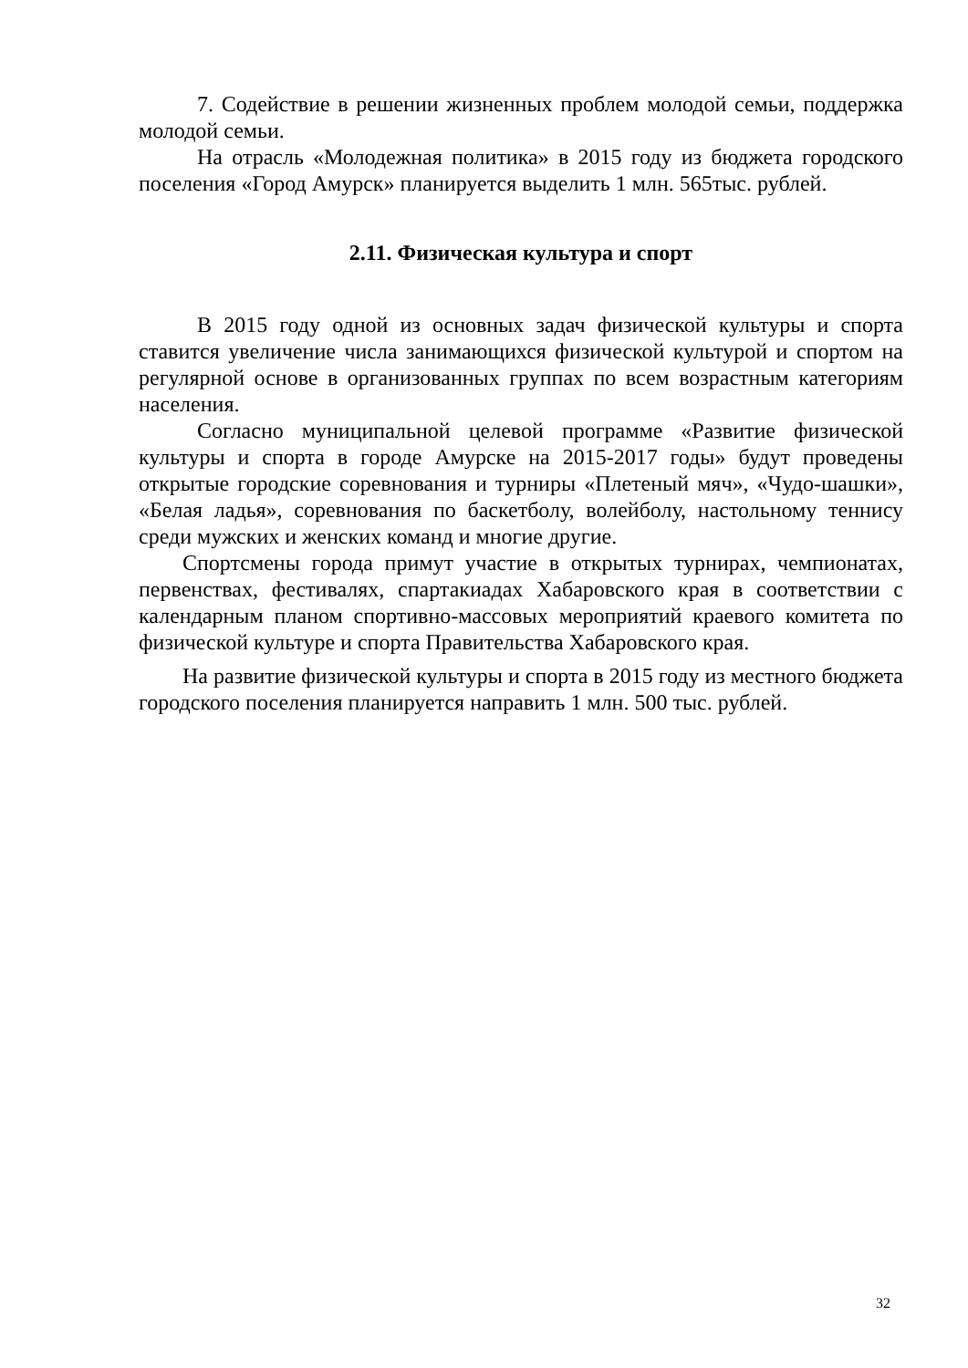7. Содействие в решении жизненных проблем молодой семьи, поддержка молодой семьи.
На отрасль «Молодежная политика» в 2015 году из бюджета городского поселения «Город Амурск» планируется выделить 1 млн. 565тыс. рублей.
2.11. Физическая культура и спорт
В 2015 году одной из основных задач физической культуры и спорта ставится увеличение числа занимающихся физической культурой и спортом на регулярной основе в организованных группах по всем возрастным категориям населения.
Согласно муниципальной целевой программе «Развитие физической культуры и спорта в городе Амурске на 2015-2017 годы» будут проведены открытые городские соревнования и турниры «Плетеный мяч», «Чудо-шашки», «Белая ладья», соревнования по баскетболу, волейболу, настольному теннису среди мужских и женских команд и многие другие.
Спортсмены города примут участие в открытых турнирах, чемпионатах, первенствах, фестивалях, спартакиадах Хабаровского края в соответствии с календарным планом спортивно-массовых мероприятий краевого комитета по физической культуре и спорта Правительства Хабаровского края.
На развитие физической культуры и спорта в 2015 году из местного бюджета городского поселения планируется направить 1 млн. 500 тыс. рублей.
32